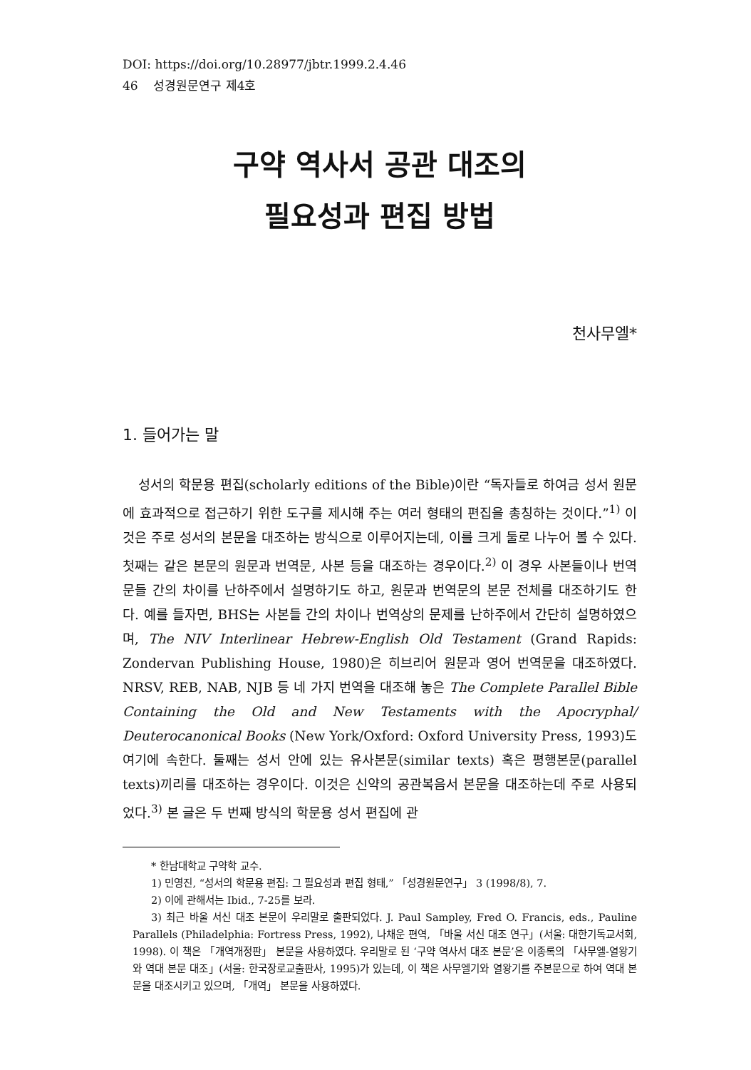DOI: https://doi.org/10.28977/jbtr.1999.2.4.46
46 성경원문연구 제4호
구약 역사서 공관 대조의
필요성과 편집 방법
천사무엘*
1. 들어가는 말
성서의 학문용 편집(scholarly editions of the Bible)이란 “독자들로 하여금 성서 원문에 효과적으로 접근하기 위한 도구를 제시해 주는 여러 형태의 편집을 총칭하는 것이다.”<sup>1)</sup> 이것은 주로 성서의 본문을 대조하는 방식으로 이루어지는데, 이를 크게 둘로 나누어 볼 수 있다. 첫째는 같은 본문의 원문과 번역문, 사본 등을 대조하는 경우이다.<sup>2)</sup> 이 경우 사본들이나 번역문들 간의 차이를 난하주에서 설명하기도 하고, 원문과 번역문의 본문 전체를 대조하기도 한다. 예를 들자면, BHS는 사본들 간의 차이나 번역상의 문제를 난하주에서 간단히 설명하였으며, The NIV Interlinear Hebrew-English Old Testament (Grand Rapids: Zondervan Publishing House, 1980)은 히브리어 원문과 영어 번역문을 대조하였다. NRSV, REB, NAB, NJB 등 네 가지 번역을 대조해 놓은 The Complete Parallel Bible Containing the Old and New Testaments with the Apocryphal/ Deuterocanonical Books (New York/Oxford: Oxford University Press, 1993)도 여기에 속한다. 둘째는 성서 안에 있는 유사본문(similar texts) 혹은 평행본문(parallel texts)끼리를 대조하는 경우이다. 이것은 신약의 공관복음서 본문을 대조하는데 주로 사용되었다.<sup>3)</sup> 본 글은 두 번째 방식의 학문용 성서 편집에 관
* 한남대학교 구약학 교수.
1) 민영진, “성서의 학문용 편집: 그 필요성과 편집 형태,” 「성경원문연구」 3 (1998/8), 7.
2) 이에 관해서는 Ibid., 7-25를 보라.
3) 최근 바울 서신 대조 본문이 우리말로 출판되었다. J. Paul Sampley, Fred O. Francis, eds., Pauline Parallels (Philadelphia: Fortress Press, 1992), 나채운 편역, 「바울 서신 대조 연구」(서울: 대한기독교서회, 1998). 이 책은 「개역개정판」 본문을 사용하였다. 우리말로 된 ‘구약 역사서 대조 본문’은 이종록의 「사무엘-열왕기와 역대 본문 대조」(서울: 한국장로교출판사, 1995)가 있는데, 이 책은 사무엘기와 열왕기를 주본문으로 하여 역대 본문을 대조시키고 있으며, 「개역」 본문을 사용하였다.